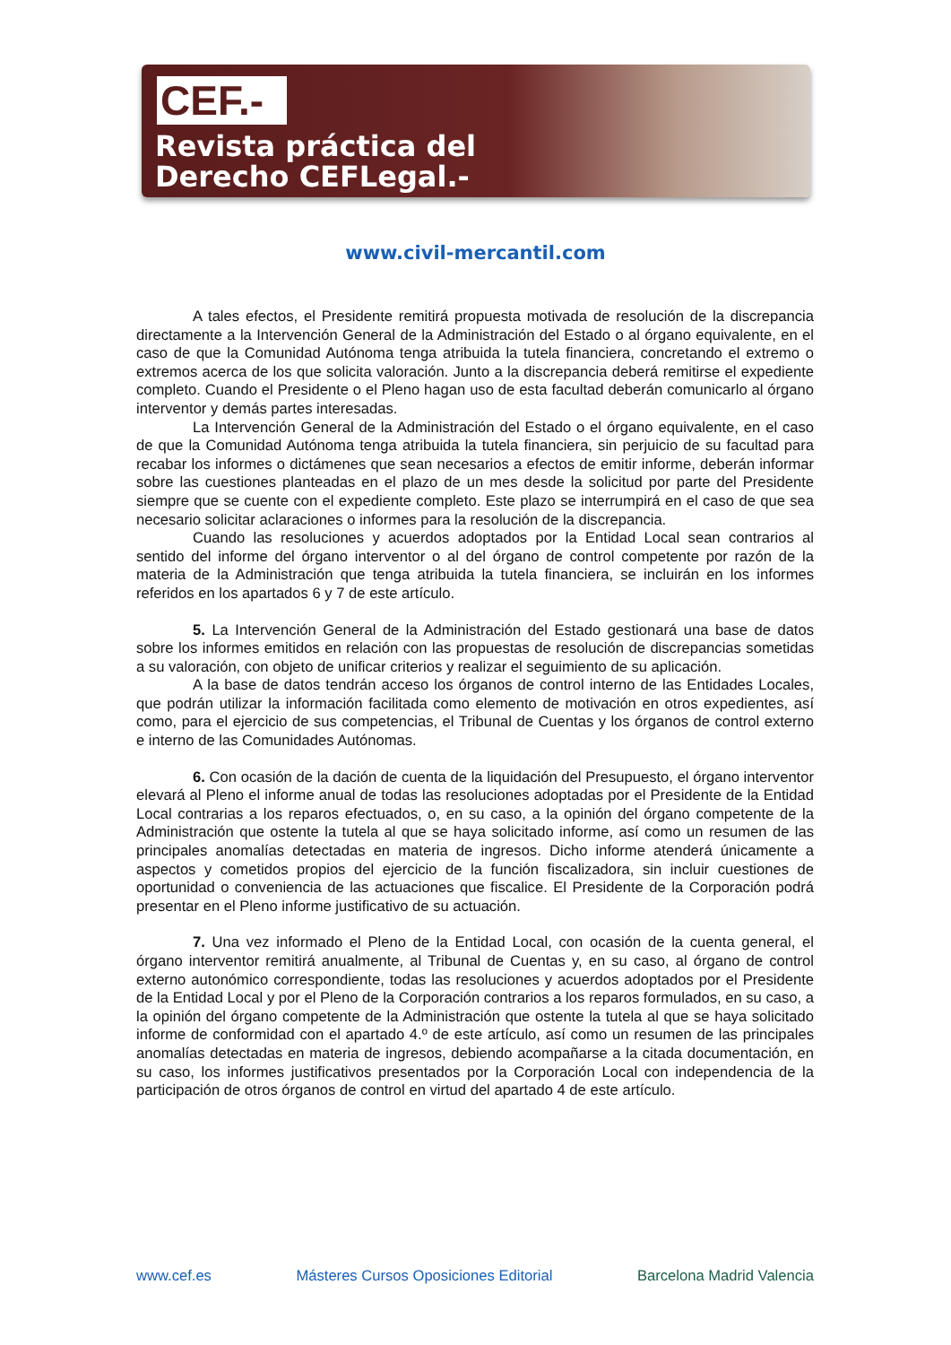CEF.-
Revista práctica del
Derecho CEFLegal.-
www.civil-mercantil.com
A tales efectos, el Presidente remitirá propuesta motivada de resolución de la discrepancia directamente a la Intervención General de la Administración del Estado o al órgano equivalente, en el caso de que la Comunidad Autónoma tenga atribuida la tutela financiera, concretando el extremo o extremos acerca de los que solicita valoración. Junto a la discrepancia deberá remitirse el expediente completo. Cuando el Presidente o el Pleno hagan uso de esta facultad deberán comunicarlo al órgano interventor y demás partes interesadas.
La Intervención General de la Administración del Estado o el órgano equivalente, en el caso de que la Comunidad Autónoma tenga atribuida la tutela financiera, sin perjuicio de su facultad para recabar los informes o dictámenes que sean necesarios a efectos de emitir informe, deberán informar sobre las cuestiones planteadas en el plazo de un mes desde la solicitud por parte del Presidente siempre que se cuente con el expediente completo. Este plazo se interrumpirá en el caso de que sea necesario solicitar aclaraciones o informes para la resolución de la discrepancia.
Cuando las resoluciones y acuerdos adoptados por la Entidad Local sean contrarios al sentido del informe del órgano interventor o al del órgano de control competente por razón de la materia de la Administración que tenga atribuida la tutela financiera, se incluirán en los informes referidos en los apartados 6 y 7 de este artículo.
5. La Intervención General de la Administración del Estado gestionará una base de datos sobre los informes emitidos en relación con las propuestas de resolución de discrepancias sometidas a su valoración, con objeto de unificar criterios y realizar el seguimiento de su aplicación.
A la base de datos tendrán acceso los órganos de control interno de las Entidades Locales, que podrán utilizar la información facilitada como elemento de motivación en otros expedientes, así como, para el ejercicio de sus competencias, el Tribunal de Cuentas y los órganos de control externo e interno de las Comunidades Autónomas.
6. Con ocasión de la dación de cuenta de la liquidación del Presupuesto, el órgano interventor elevará al Pleno el informe anual de todas las resoluciones adoptadas por el Presidente de la Entidad Local contrarias a los reparos efectuados, o, en su caso, a la opinión del órgano competente de la Administración que ostente la tutela al que se haya solicitado informe, así como un resumen de las principales anomalías detectadas en materia de ingresos. Dicho informe atenderá únicamente a aspectos y cometidos propios del ejercicio de la función fiscalizadora, sin incluir cuestiones de oportunidad o conveniencia de las actuaciones que fiscalice. El Presidente de la Corporación podrá presentar en el Pleno informe justificativo de su actuación.
7. Una vez informado el Pleno de la Entidad Local, con ocasión de la cuenta general, el órgano interventor remitirá anualmente, al Tribunal de Cuentas y, en su caso, al órgano de control externo autonómico correspondiente, todas las resoluciones y acuerdos adoptados por el Presidente de la Entidad Local y por el Pleno de la Corporación contrarios a los reparos formulados, en su caso, a la opinión del órgano competente de la Administración que ostente la tutela al que se haya solicitado informe de conformidad con el apartado 4.º de este artículo, así como un resumen de las principales anomalías detectadas en materia de ingresos, debiendo acompañarse a la citada documentación, en su caso, los informes justificativos presentados por la Corporación Local con independencia de la participación de otros órganos de control en virtud del apartado 4 de este artículo.
www.cef.es Másteres Cursos Oposiciones Editorial Barcelona Madrid Valencia